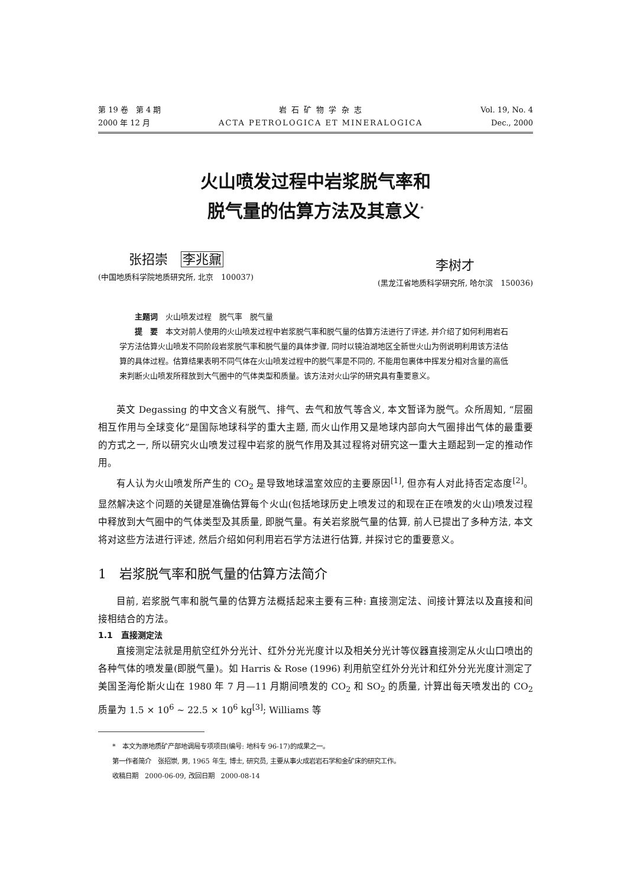第 19 卷　第 4 期
2000 年 12 月
岩 石 矿 物 学 杂 志
ACTA PETROLOGICA ET MINERALOGICA
Vol. 19, No. 4
Dec., 2000
火山喷发过程中岩浆脱气率和
脱气量的估算方法及其意义<sup>*</sup>
张招崇　李兆鼐
(中国地质科学院地质研究所, 北京　100037)
李树才
(黑龙江省地质科学研究所, 哈尔滨　150036)
主题词　火山喷发过程　脱气率　脱气量
提　要　本文对前人使用的火山喷发过程中岩浆脱气率和脱气量的估算方法进行了评述, 并介绍了如何利用岩石学方法估算火山喷发不同阶段岩浆脱气率和脱气量的具体步骤, 同时以镜泊湖地区全新世火山为例说明利用该方法估算的具体过程。估算结果表明不同气体在火山喷发过程中的脱气率是不同的, 不能用包裹体中挥发分相对含量的高低来判断火山喷发所释放到大气圈中的气体类型和质量。该方法对火山学的研究具有重要意义。
英文 Degassing 的中文含义有脱气、排气、去气和放气等含义, 本文暂译为脱气。众所周知, “层圈相互作用与全球变化”是国际地球科学的重大主题, 而火山作用又是地球内部向大气圈排出气体的最重要的方式之一, 所以研究火山喷发过程中岩浆的脱气作用及其过程将对研究这一重大主题起到一定的推动作用。
有人认为火山喷发所产生的 CO<sub>2</sub> 是导致地球温室效应的主要原因<sup>[1]</sup>, 但亦有人对此持否定态度<sup>[2]</sup>。显然解决这个问题的关键是准确估算每个火山(包括地球历史上喷发过的和现在正在喷发的火山)喷发过程中释放到大气圈中的气体类型及其质量, 即脱气量。有关岩浆脱气量的估算, 前人已提出了多种方法, 本文将对这些方法进行评述, 然后介绍如何利用岩石学方法进行估算, 并探讨它的重要意义。
1　岩浆脱气率和脱气量的估算方法简介
目前, 岩浆脱气率和脱气量的估算方法概括起来主要有三种: 直接测定法、间接计算法以及直接和间接相结合的方法。
1.1　直接测定法
直接测定法就是用航空红外分光计、红外分光光度计以及相关分光计等仪器直接测定从火山口喷出的各种气体的喷发量(即脱气量)。如 Harris & Rose (1996) 利用航空红外分光计和红外分光光度计测定了美国圣海伦斯火山在 1980 年 7 月—11 月期间喷发的 CO<sub>2</sub> 和 SO<sub>2</sub> 的质量, 计算出每天喷发出的 CO<sub>2</sub> 质量为 1.5 × 10<sup>6</sup> ~ 22.5 × 10<sup>6</sup> kg<sup>[3]</sup>; Williams 等
*　本文为原地质矿产部地调局专项项目(编号: 地科专 96-17)的成果之一。
第一作者简介　张招崇, 男, 1965 年生, 博士, 研究员, 主要从事火成岩岩石学和金矿床的研究工作。
收稿日期　2000-06-09, 改回日期　2000-08-14